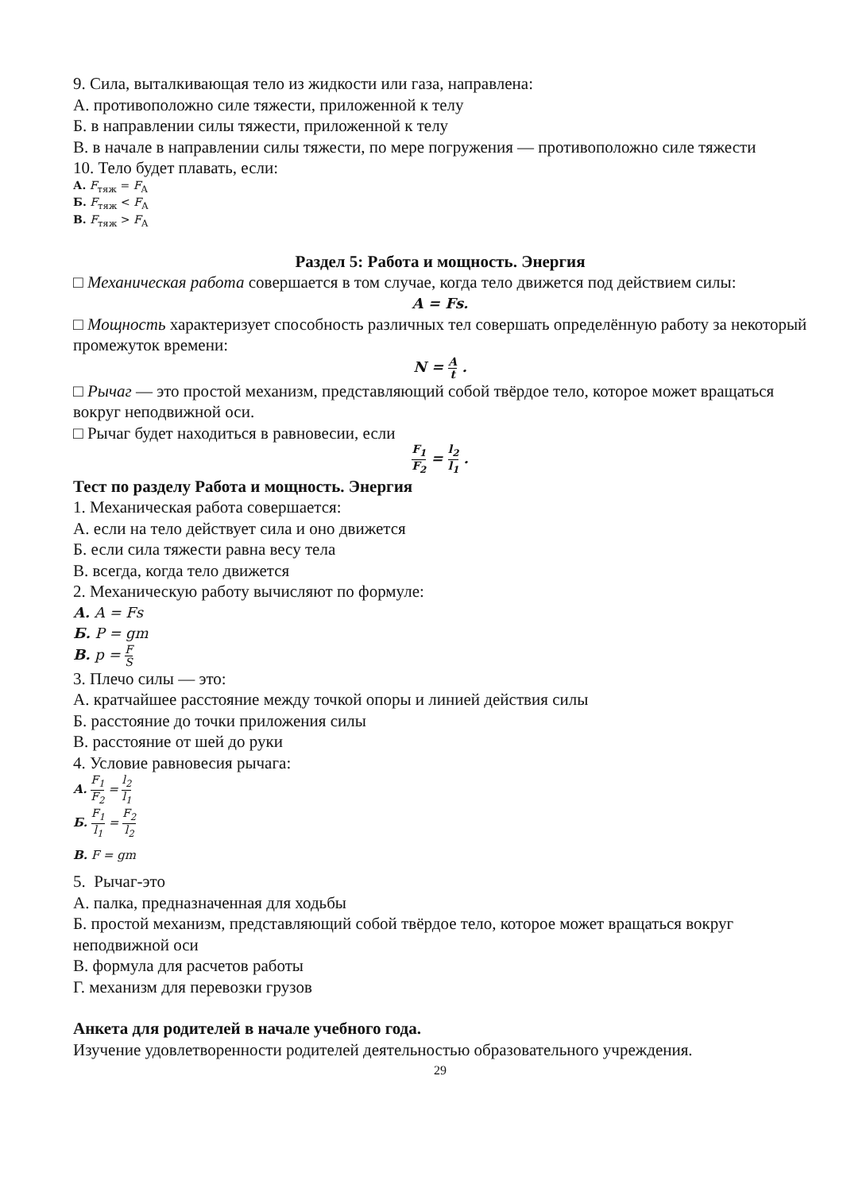9. Сила, выталкивающая тело из жидкости или газа, направлена:
А. противоположно силе тяжести, приложенной к телу
Б. в направлении силы тяжести, приложенной к телу
В. в начале в направлении силы тяжести, по мере погружения — противоположно силе тяжести
10. Тело будет плавать, если:
А. F<sub>тяж</sub> = F<sub>А</sub>
Б. F<sub>тяж</sub> < F<sub>А</sub>
В. F<sub>тяж</sub> > F<sub>А</sub>
Раздел 5: Работа и мощность. Энергия
□ Механическая работа совершается в том случае, когда тело движется под действием силы:
A = Fs.
□ Мощность характеризует способность различных тел совершать определённую работу за некоторый промежуток времени:
N = A t .
□ Рычаг — это простой механизм, представляющий собой твёрдое тело, которое может вращаться вокруг неподвижной оси.
□ Рычаг будет находиться в равновесии, если
F<sub>1</sub> F<sub>2</sub> = l<sub>2</sub> l<sub>1</sub> .
Тест по разделу Работа и мощность. Энергия
1. Механическая работа совершается:
А. если на тело действует сила и оно движется
Б. если сила тяжести равна весу тела
В. всегда, когда тело движется
2. Механическую работу вычисляют по формуле:
А. A = Fs
Б. P = gm
В. p = F S
3. Плечо силы — это:
А. кратчайшее расстояние между точкой опоры и линией действия силы
Б. расстояние до точки приложения силы
В. расстояние от шей до руки
4. Условие равновесия рычага:
А. F<sub>1</sub> F<sub>2</sub> = l<sub>2</sub> l<sub>1</sub>
Б. F<sub>1</sub> l<sub>1</sub> = F<sub>2</sub> l<sub>2</sub>
В. F = gm
5. Рычаг-это
А. палка, предназначенная для ходьбы
Б. простой механизм, представляющий собой твёрдое тело, которое может вращаться вокруг неподвижной оси
В. формула для расчетов работы
Г. механизм для перевозки грузов
Анкета для родителей в начале учебного года.
Изучение удовлетворенности родителей деятельностью образовательного учреждения.
29